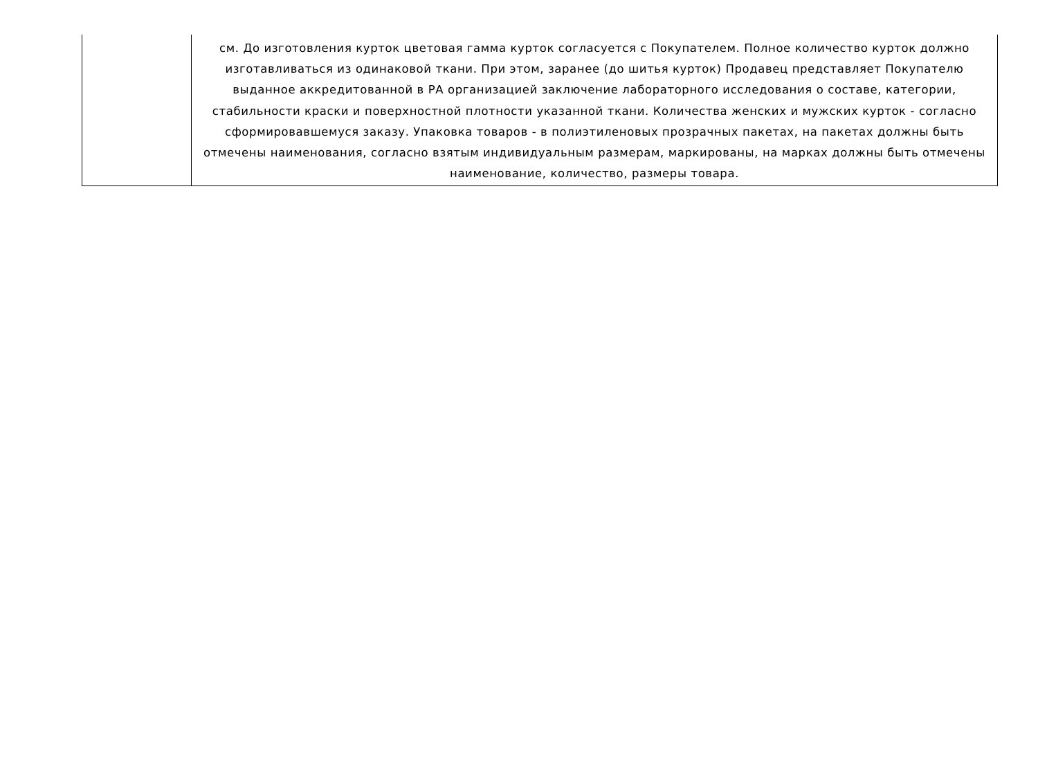| | см. До изготовления курток цветовая гамма курток согласуется с Покупателем. Полное количество курток должно изготавливаться из одинаковой ткани. При этом, заранее (до шитья курток) Продавец представляет Покупателю выданное аккредитованной в РА организацией заключение лабораторного исследования о составе, категории, стабильности краски и поверхностной плотности указанной ткани. Количества женских и мужских курток - согласно сформировавшемуся заказу. Упаковка товаров - в полиэтиленовых прозрачных пакетах, на пакетах должны быть отмечены наименования, согласно взятым индивидуальным размерам, маркированы, на марках должны быть отмечены наименование, количество, размеры товара. |